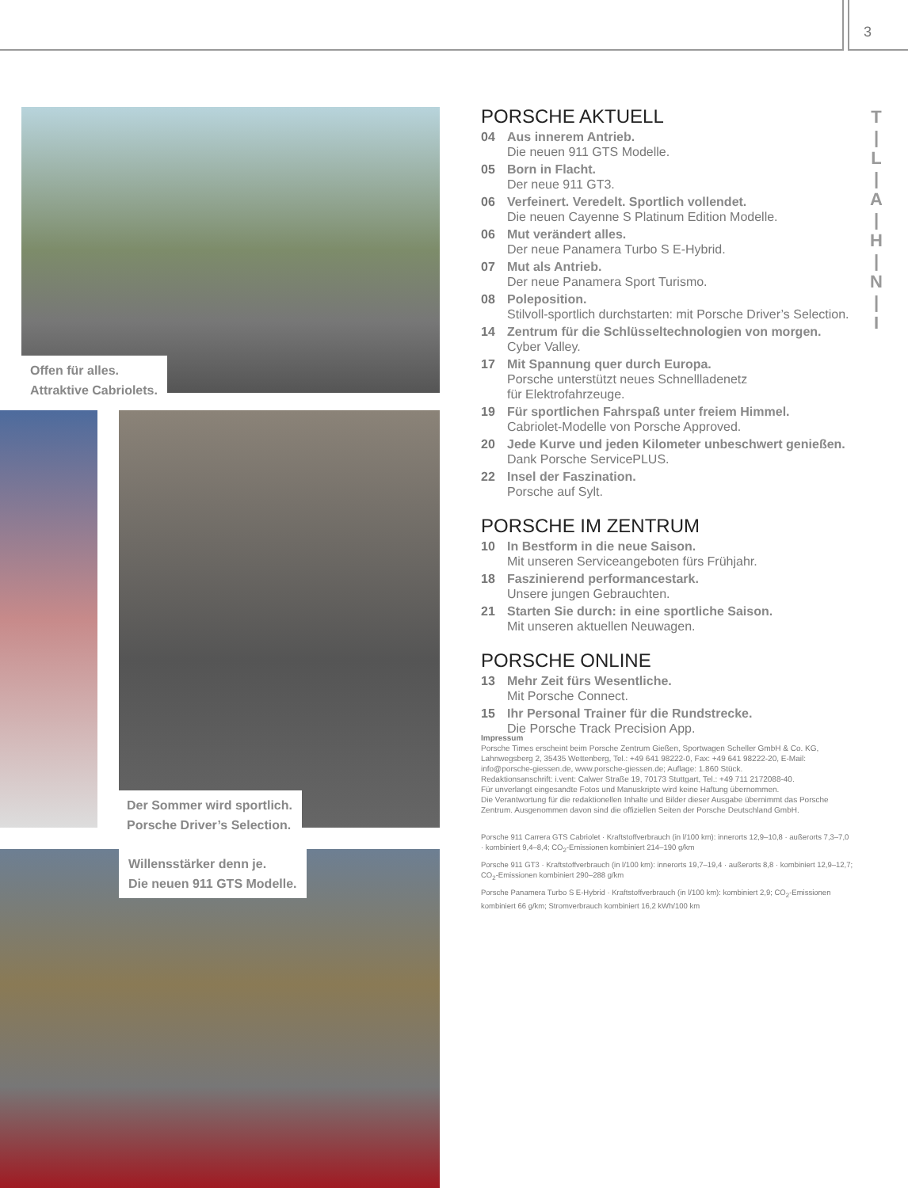3
T
|
L
|
A
|
H
|
N
|
I
Offen für alles.
Attraktive Cabriolets.
Der Sommer wird sportlich.
Porsche Driver’s Selection.
Willensstärker denn je.
Die neuen 911 GTS Modelle.
PORSCHE AKTUELL
04 Aus innerem Antrieb.
Die neuen 911 GTS Modelle.
05 Born in Flacht.
Der neue 911 GT3.
06 Verfeinert. Veredelt. Sportlich vollendet.
Die neuen Cayenne S Platinum Edition Modelle.
06 Mut verändert alles.
Der neue Panamera Turbo S E-Hybrid.
07 Mut als Antrieb.
Der neue Panamera Sport Turismo.
08 Poleposition.
Stilvoll-sportlich durchstarten: mit Porsche Driver’s Selection.
14 Zentrum für die Schlüsseltechnologien von morgen.
Cyber Valley.
17 Mit Spannung quer durch Europa.
Porsche unterstützt neues Schnellladenetz
für Elektrofahrzeuge.
19 Für sportlichen Fahrspaß unter freiem Himmel.
Cabriolet-Modelle von Porsche Approved.
20 Jede Kurve und jeden Kilometer unbeschwert genießen.
Dank Porsche ServicePLUS.
22 Insel der Faszination.
Porsche auf Sylt.
PORSCHE IM ZENTRUM
10 In Bestform in die neue Saison.
Mit unseren Serviceangeboten fürs Frühjahr.
18 Faszinierend performancestark.
Unsere jungen Gebrauchten.
21 Starten Sie durch: in eine sportliche Saison.
Mit unseren aktuellen Neuwagen.
PORSCHE ONLINE
13 Mehr Zeit fürs Wesentliche.
Mit Porsche Connect.
15 Ihr Personal Trainer für die Rundstrecke.
Die Porsche Track Precision App.
Impressum
Porsche Times erscheint beim Porsche Zentrum Gießen, Sportwagen Scheller GmbH & Co. KG, Lahnwegsberg 2, 35435 Wettenberg, Tel.: +49 641 98222-0, Fax: +49 641 98222-20, E-Mail: info@porsche-giessen.de, www.porsche-giessen.de; Auflage: 1.860 Stück.
Redaktionsanschrift: i.vent: Calwer Straße 19, 70173 Stuttgart, Tel.: +49 711 2172088-40.
Für unverlangt eingesandte Fotos und Manuskripte wird keine Haftung übernommen.
Die Verantwortung für die redaktionellen Inhalte und Bilder dieser Ausgabe übernimmt das Porsche Zentrum. Ausgenommen davon sind die offiziellen Seiten der Porsche Deutschland GmbH.
Porsche 911 Carrera GTS Cabriolet · Kraftstoffverbrauch (in l/100 km): innerorts 12,9–10,8 · außerorts 7,3–7,0 · kombiniert 9,4–8,4; CO<sub>2</sub>-Emissionen kombiniert 214–190 g/km
Porsche 911 GT3 · Kraftstoffverbrauch (in l/100 km): innerorts 19,7–19,4 · außerorts 8,8 · kombiniert 12,9–12,7; CO<sub>2</sub>-Emissionen kombiniert 290–288 g/km
Porsche Panamera Turbo S E-Hybrid · Kraftstoffverbrauch (in l/100 km): kombiniert 2,9; CO<sub>2</sub>-Emissionen kombiniert 66 g/km; Stromverbrauch kombiniert 16,2 kWh/100 km